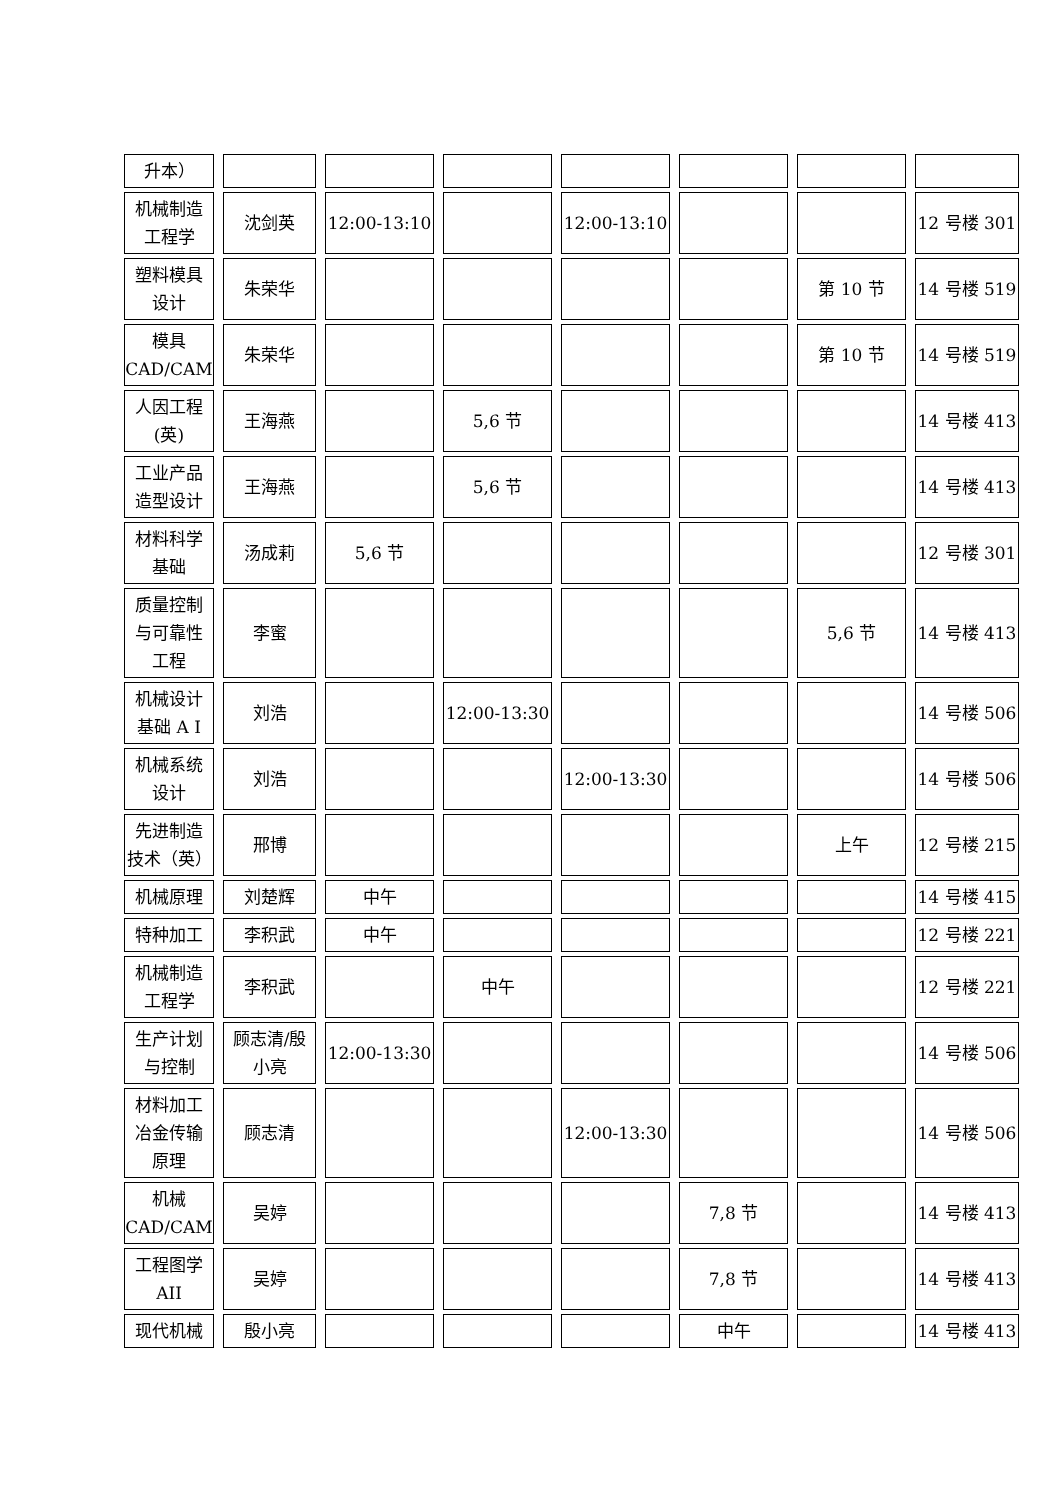| 升本） | | | | | | | |
| 机械制造 工程学 | 沈剑英 | 12:00-13:10 | | 12:00-13:10 | | | 12 号楼 301 |
| 塑料模具 设计 | 朱荣华 | | | | | 第 10 节 | 14 号楼 519 |
| 模具 CAD/CAM | 朱荣华 | | | | | 第 10 节 | 14 号楼 519 |
| 人因工程 (英) | 王海燕 | | 5,6 节 | | | | 14 号楼 413 |
| 工业产品 造型设计 | 王海燕 | | 5,6 节 | | | | 14 号楼 413 |
| 材料科学 基础 | 汤成莉 | 5,6 节 | | | | | 12 号楼 301 |
| 质量控制 与可靠性 工程 | 李蜜 | | | | | 5,6 节 | 14 号楼 413 |
| 机械设计 基础 A I | 刘浩 | | 12:00-13:30 | | | | 14 号楼 506 |
| 机械系统 设计 | 刘浩 | | | 12:00-13:30 | | | 14 号楼 506 |
| 先进制造 技术（英） | 邢博 | | | | | 上午 | 12 号楼 215 |
| 机械原理 | 刘楚辉 | 中午 | | | | | 14 号楼 415 |
| 特种加工 | 李积武 | 中午 | | | | | 12 号楼 221 |
| 机械制造 工程学 | 李积武 | | 中午 | | | | 12 号楼 221 |
| 生产计划 与控制 | 顾志清/殷 小亮 | 12:00-13:30 | | | | | 14 号楼 506 |
| 材料加工 冶金传输 原理 | 顾志清 | | | 12:00-13:30 | | | 14 号楼 506 |
| 机械 CAD/CAM | 吴婷 | | | | 7,8 节 | | 14 号楼 413 |
| 工程图学 AII | 吴婷 | | | | 7,8 节 | | 14 号楼 413 |
| 现代机械 | 殷小亮 | | | | 中午 | | 14 号楼 413 |